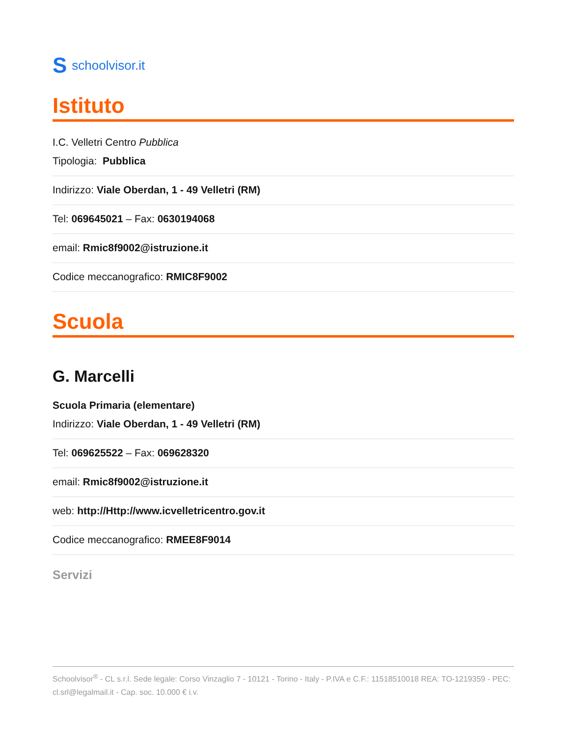Sschoolvisor.it
Istituto
I.C. Velletri Centro Pubblica
Tipologia: Pubblica
Indirizzo: Viale Oberdan, 1 - 49 Velletri (RM)
Tel: 069645021 – Fax: 0630194068
email: Rmic8f9002@istruzione.it
Codice meccanografico: RMIC8F9002
Scuola
G. Marcelli
Scuola Primaria (elementare)
Indirizzo: Viale Oberdan, 1 - 49 Velletri (RM)
Tel: 069625522 – Fax: 069628320
email: Rmic8f9002@istruzione.it
web: http://Http://www.icvelletricentro.gov.it
Codice meccanografico: RMEE8F9014
Servizi
Schoolvisor<sup>®</sup> - CL s.r.l. Sede legale: Corso Vinzaglio 7 - 10121 - Torino - Italy - P.IVA e C.F.: 11518510018 REA: TO-1219359 - PEC: cl.srl@legalmail.it - Cap. soc. 10.000 € i.v.